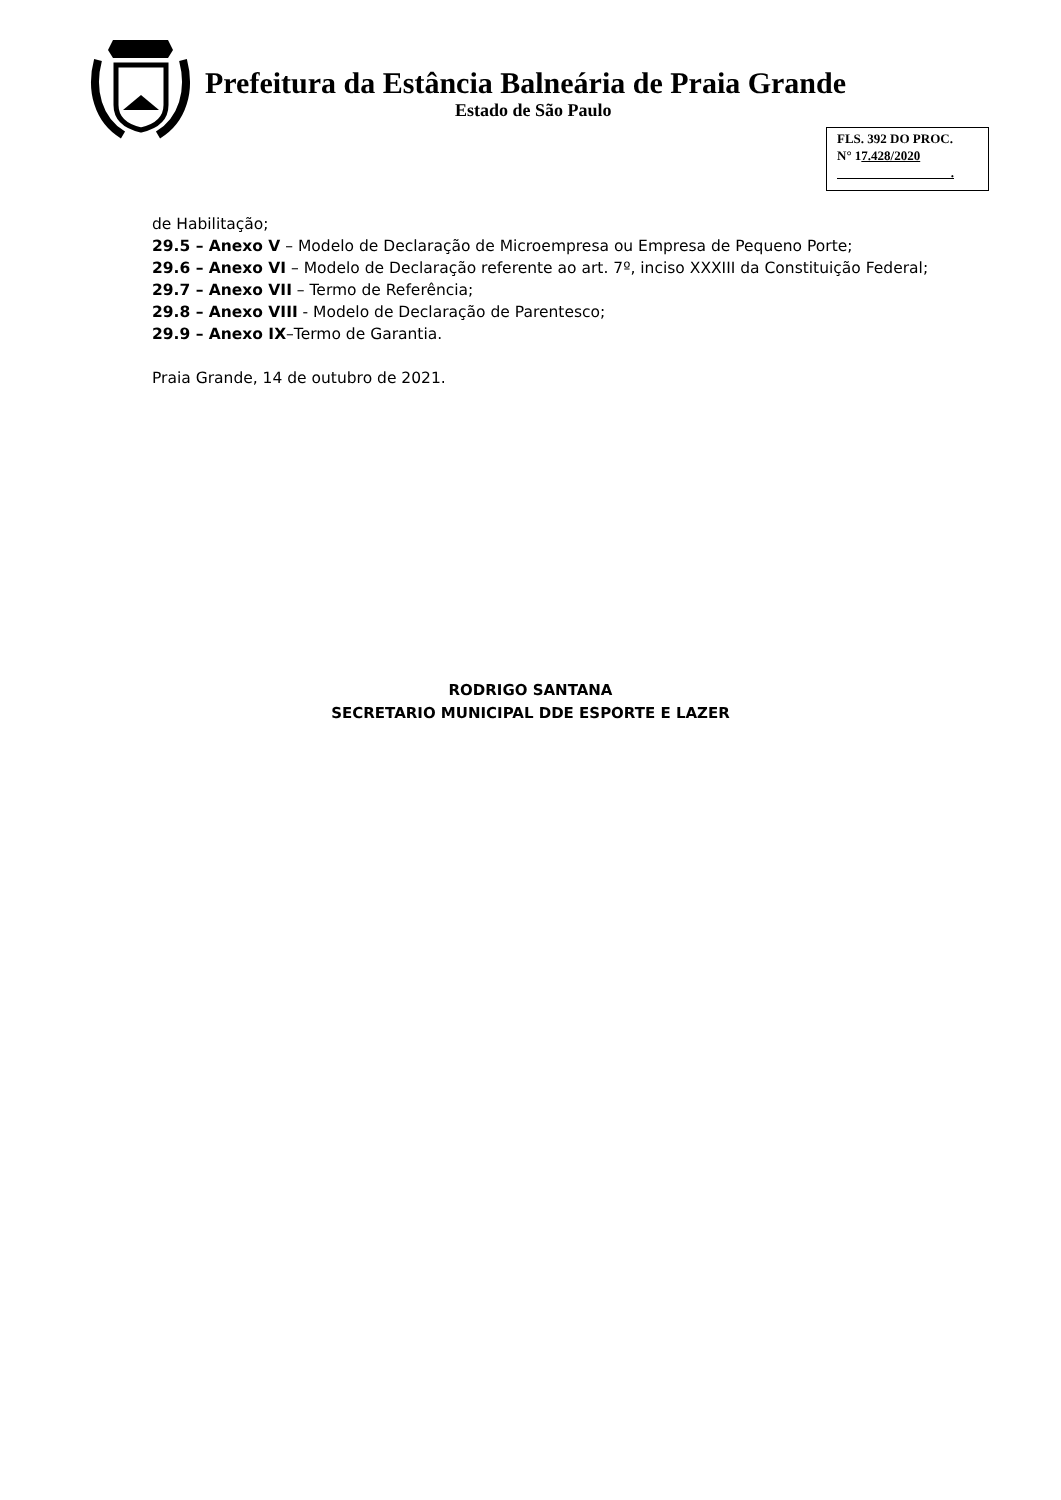Prefeitura da Estância Balneária de Praia Grande
Estado de São Paulo
FLS. 392 DO PROC.
N° 17.428/2020
.
de Habilitação;
29.5 – Anexo V – Modelo de Declaração de Microempresa ou Empresa de Pequeno Porte;
29.6 – Anexo VI – Modelo de Declaração referente ao art. 7º, inciso XXXIII da Constituição Federal;
29.7 – Anexo VII – Termo de Referência;
29.8 – Anexo VIII - Modelo de Declaração de Parentesco;
29.9 – Anexo IX–Termo de Garantia.
Praia Grande, 14 de outubro de 2021.
RODRIGO SANTANA
SECRETARIO MUNICIPAL DDE ESPORTE E LAZER